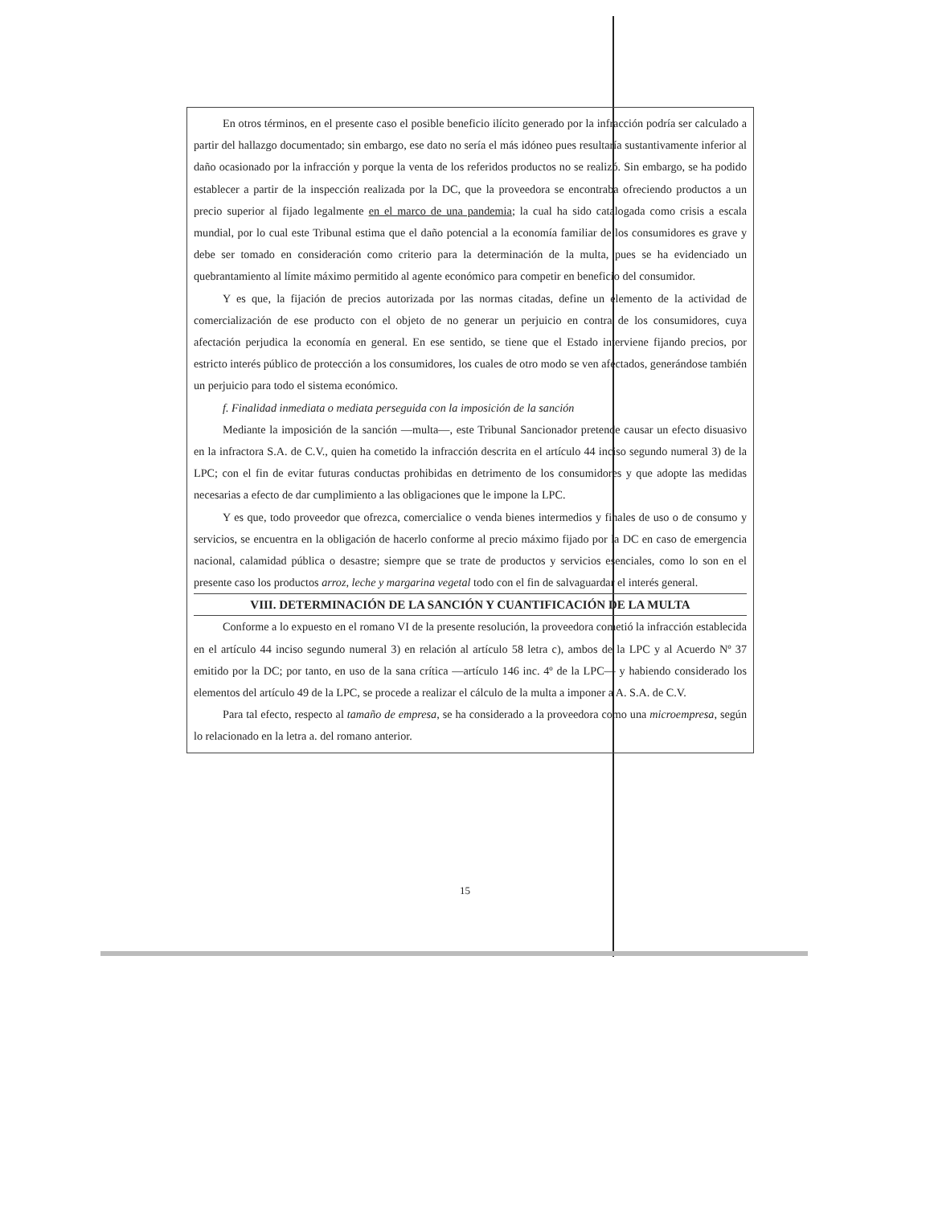En otros términos, en el presente caso el posible beneficio ilícito generado por la infracción podría ser calculado a partir del hallazgo documentado; sin embargo, ese dato no sería el más idóneo pues resultaría sustantivamente inferior al daño ocasionado por la infracción y porque la venta de los referidos productos no se realizó. Sin embargo, se ha podido establecer a partir de la inspección realizada por la DC, que la proveedora se encontraba ofreciendo productos a un precio superior al fijado legalmente en el marco de una pandemia; la cual ha sido catalogada como crisis a escala mundial, por lo cual este Tribunal estima que el daño potencial a la economía familiar de los consumidores es grave y debe ser tomado en consideración como criterio para la determinación de la multa, pues se ha evidenciado un quebrantamiento al límite máximo permitido al agente económico para competir en beneficio del consumidor.
Y es que, la fijación de precios autorizada por las normas citadas, define un elemento de la actividad de comercialización de ese producto con el objeto de no generar un perjuicio en contra de los consumidores, cuya afectación perjudica la economía en general. En ese sentido, se tiene que el Estado interviene fijando precios, por estricto interés público de protección a los consumidores, los cuales de otro modo se ven afectados, generándose también un perjuicio para todo el sistema económico.
f. Finalidad inmediata o mediata perseguida con la imposición de la sanción
Mediante la imposición de la sanción —multa—, este Tribunal Sancionador pretende causar un efecto disuasivo en la infractora S.A. de C.V., quien ha cometido la infracción descrita en el artículo 44 inciso segundo numeral 3) de la LPC; con el fin de evitar futuras conductas prohibidas en detrimento de los consumidores y que adopte las medidas necesarias a efecto de dar cumplimiento a las obligaciones que le impone la LPC.
Y es que, todo proveedor que ofrezca, comercialice o venda bienes intermedios y finales de uso o de consumo y servicios, se encuentra en la obligación de hacerlo conforme al precio máximo fijado por la DC en caso de emergencia nacional, calamidad pública o desastre; siempre que se trate de productos y servicios esenciales, como lo son en el presente caso los productos arroz, leche y margarina vegetal todo con el fin de salvaguardar el interés general.
VIII. DETERMINACIÓN DE LA SANCIÓN Y CUANTIFICACIÓN DE LA MULTA
Conforme a lo expuesto en el romano VI de la presente resolución, la proveedora cometió la infracción establecida en el artículo 44 inciso segundo numeral 3) en relación al artículo 58 letra c), ambos de la LPC y al Acuerdo Nº 37 emitido por la DC; por tanto, en uso de la sana crítica —artículo 146 inc. 4º de la LPC— y habiendo considerado los elementos del artículo 49 de la LPC, se procede a realizar el cálculo de la multa a imponer a A. S.A. de C.V.
Para tal efecto, respecto al tamaño de empresa, se ha considerado a la proveedora como una microempresa, según lo relacionado en la letra a. del romano anterior.
15